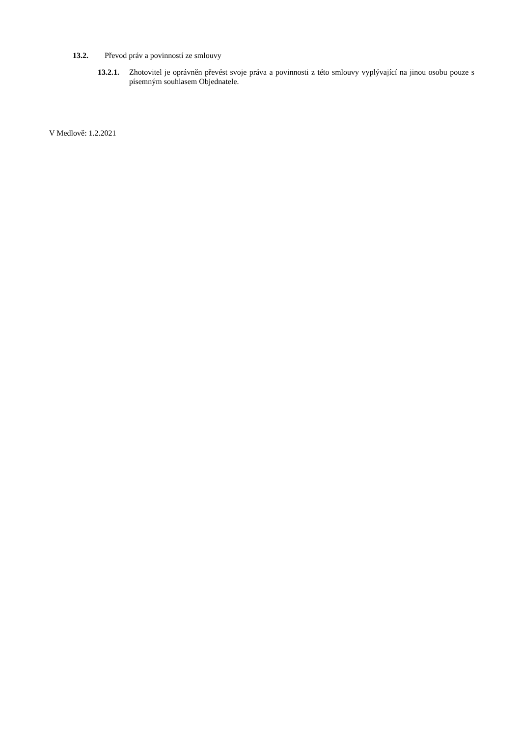13.2. Převod práv a povinností ze smlouvy
13.2.1. Zhotovitel je oprávněn převést svoje práva a povinnosti z této smlouvy vyplývající na jinou osobu pouze s písemným souhlasem Objednatele.
V Medlově: 1.2.2021